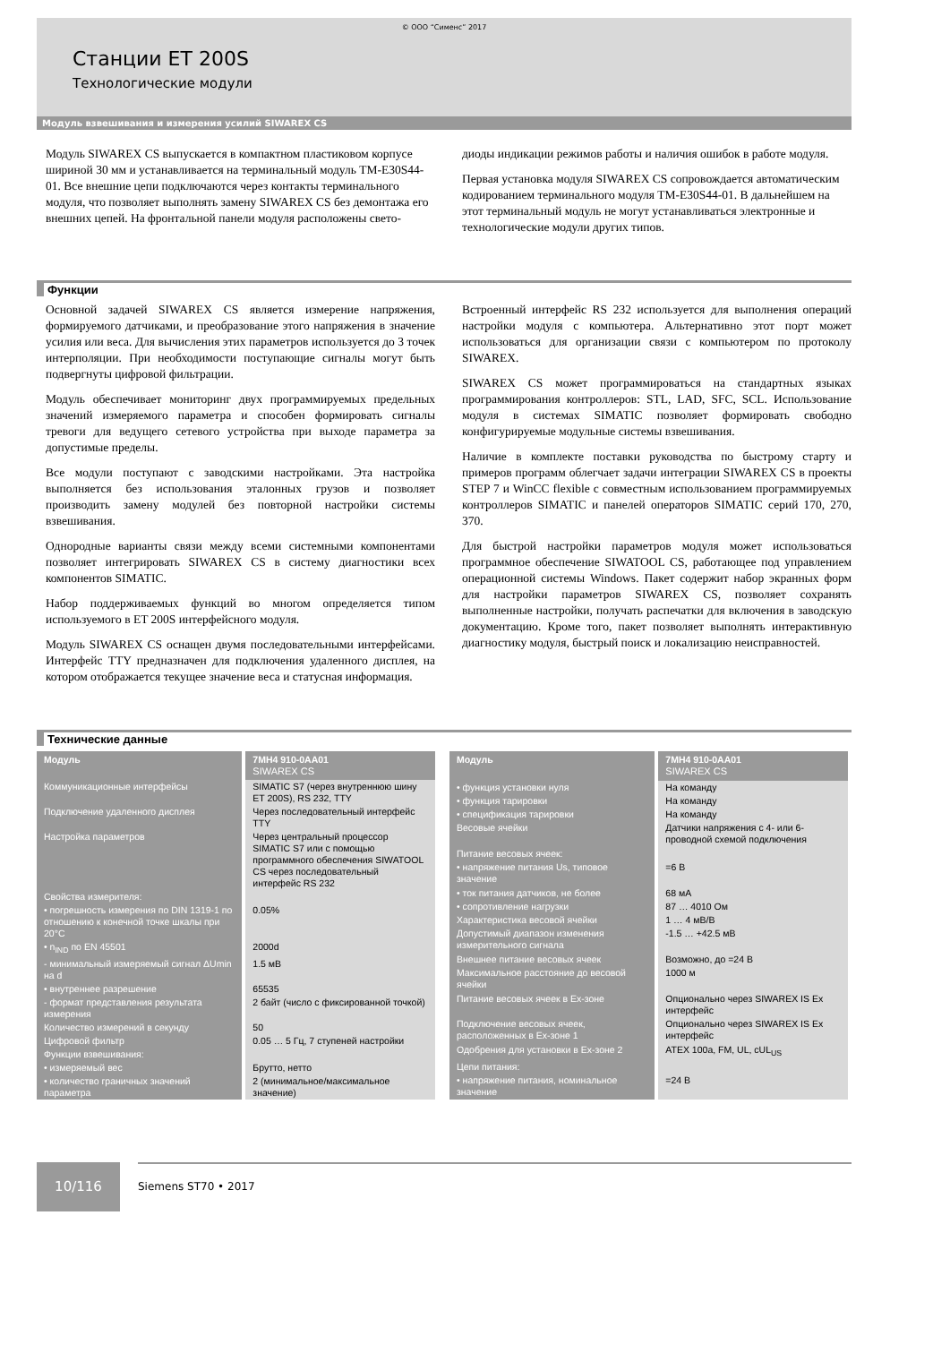© ООО “Сименс” 2017
Станции ET 200S
Технологические модули
Модуль взвешивания и измерения усилий SIWAREX CS
Модуль SIWAREX CS выпускается в компактном пластиковом корпусе шириной 30 мм и устанавливается на терминальный модуль TM-E30S44-01. Все внешние цепи подключаются через контакты терминального модуля, что позволяет выполнять замену SIWAREX CS без демонтажа его внешних цепей. На фронтальной панели модуля расположены свето-
диоды индикации режимов работы и наличия ошибок в работе модуля.
Первая установка модуля SIWAREX CS сопровождается автоматическим кодированием терминального модуля TM-E30S44-01. В дальнейшем на этот терминальный модуль не могут устанавливаться электронные и технологические модули других типов.
Функции
Основной задачей SIWAREX CS является измерение напряжения, формируемого датчиками, и преобразование этого напряжения в значение усилия или веса. Для вычисления этих параметров используется до 3 точек интерполяции. При необходимости поступающие сигналы могут быть подвергнуты цифровой фильтрации.
Модуль обеспечивает мониторинг двух программируемых предельных значений измеряемого параметра и способен формировать сигналы тревоги для ведущего сетевого устройства при выходе параметра за допустимые пределы.
Все модули поступают с заводскими настройками. Эта настройка выполняется без использования эталонных грузов и позволяет производить замену модулей без повторной настройки системы взвешивания.
Однородные варианты связи между всеми системными компонентами позволяет интегрировать SIWAREX CS в систему диагностики всех компонентов SIMATIC.
Набор поддерживаемых функций во многом определяется типом используемого в ET 200S интерфейсного модуля.
Модуль SIWAREX CS оснащен двумя последовательными интерфейсами. Интерфейс TTY предназначен для подключения удаленного дисплея, на котором отображается текущее значение веса и статусная информация.
Встроенный интерфейс RS 232 используется для выполнения операций настройки модуля с компьютера. Альтернативно этот порт может использоваться для организации связи с компьютером по протоколу SIWAREX.
SIWAREX CS может программироваться на стандартных языках программирования контроллеров: STL, LAD, SFC, SCL. Использование модуля в системах SIMATIC позволяет формировать свободно конфигурируемые модульные системы взвешивания.
Наличие в комплекте поставки руководства по быстрому старту и примеров программ облегчает задачи интеграции SIWAREX CS в проекты STEP 7 и WinCC flexible с совместным использованием программируемых контроллеров SIMATIC и панелей операторов SIMATIC серий 170, 270, 370.
Для быстрой настройки параметров модуля может использоваться программное обеспечение SIWATOOL CS, работающее под управлением операционной системы Windows. Пакет содержит набор экранных форм для настройки параметров SIWAREX CS, позволяет сохранять выполненные настройки, получать распечатки для включения в заводскую документацию. Кроме того, пакет позволяет выполнять интерактивную диагностику модуля, быстрый поиск и локализацию неисправностей.
Технические данные
| Модуль | 7MH4 910-0AA01 SIWAREX CS |
| --- | --- |
| Коммуникационные интерфейсы | SIMATIC S7 (через внутреннюю шину ET 200S), RS 232, TTY |
| Подключение удаленного дисплея | Через последовательный интерфейс TTY |
| Настройка параметров | Через центральный процессор SIMATIC S7 или с помощью программного обеспечения SIWATOOL CS через последовательный интерфейс RS 232 |
| Свойства измерителя: | |
| • погрешность измерения по DIN 1319-1 по отношению к конечной точке шкалы при 20°C | 0.05% |
| • n<sub>IND</sub> по EN 45501 | 2000d |
| - минимальный измеряемый сигнал ΔUmin на d | 1.5 мВ |
| • внутреннее разрешение | 65535 |
| - формат представления результата измерения | 2 байт (число с фиксированной точкой) |
| Количество измерений в секунду | 50 |
| Цифровой фильтр | 0.05 … 5 Гц, 7 ступеней настройки |
| Функции взвешивания: | |
| • измеряемый вес | Брутто, нетто |
| • количество граничных значений параметра | 2 (минимальное/максимальное значение) |
| Модуль | 7MH4 910-0AA01 SIWAREX CS |
| --- | --- |
| • функция установки нуля | На команду |
| • функция тарировки | На команду |
| • спецификация тарировки | На команду |
| Весовые ячейки | Датчики напряжения с 4- или 6-проводной схемой подключения |
| Питание весовых ячеек: | |
| • напряжение питания Us, типовое значение | =6 В |
| • ток питания датчиков, не более | 68 мА |
| • сопротивление нагрузки | 87 … 4010 Ом |
| Характеристика весовой ячейки | 1 … 4 мВ/В |
| Допустимый диапазон изменения измерительного сигнала | -1.5 … +42.5 мВ |
| Внешнее питание весовых ячеек | Возможно, до =24 В |
| Максимальное расстояние до весовой ячейки | 1000 м |
| Питание весовых ячеек в Ex-зоне | Опционально через SIWAREX IS Ex интерфейс |
| Подключение весовых ячеек, расположенных в Ex-зоне 1 | Опционально через SIWAREX IS Ex интерфейс |
| Одобрения для установки в Ex-зоне 2 | ATEX 100a, FM, UL, cUL<sub>US</sub> |
| Цепи питания: | |
| • напряжение питания, номинальное значение | =24 В |
10/116
Siemens ST70 • 2017